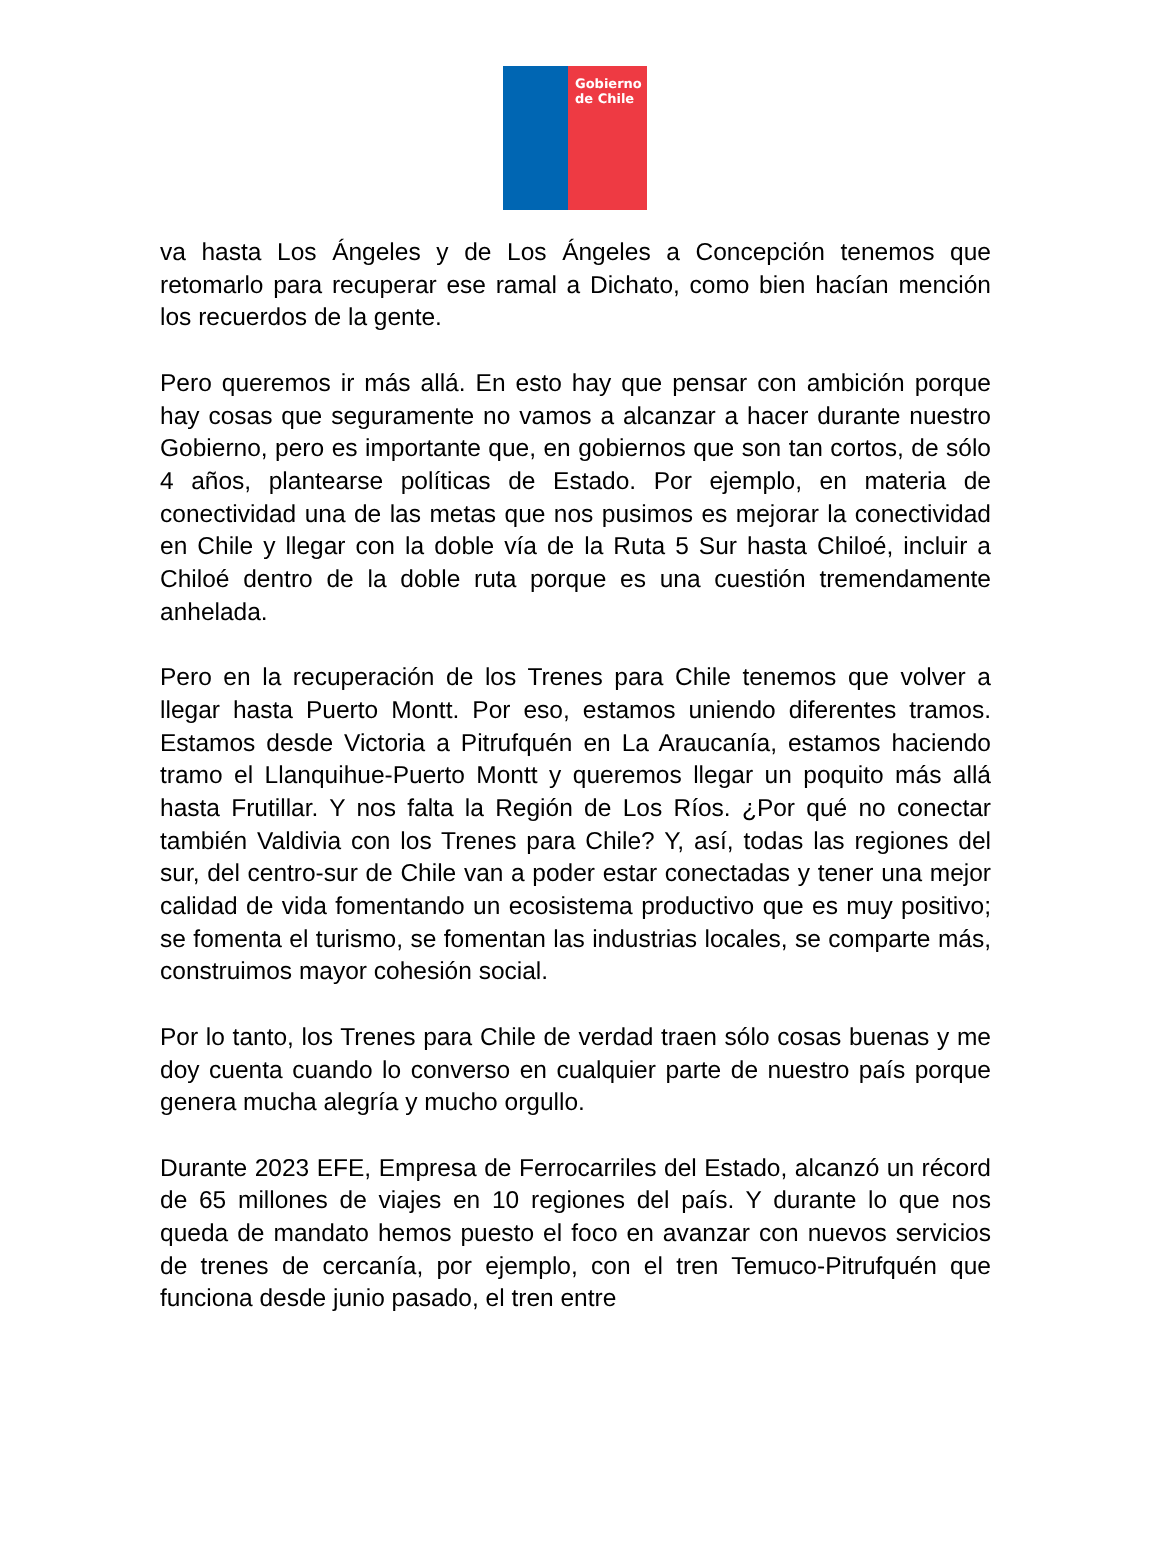Gobierno de Chile
va hasta Los Ángeles y de Los Ángeles a Concepción tenemos que retomarlo para recuperar ese ramal a Dichato, como bien hacían mención los recuerdos de la gente.
Pero queremos ir más allá. En esto hay que pensar con ambición porque hay cosas que seguramente no vamos a alcanzar a hacer durante nuestro Gobierno, pero es importante que, en gobiernos que son tan cortos, de sólo 4 años, plantearse políticas de Estado. Por ejemplo, en materia de conectividad una de las metas que nos pusimos es mejorar la conectividad en Chile y llegar con la doble vía de la Ruta 5 Sur hasta Chiloé, incluir a Chiloé dentro de la doble ruta porque es una cuestión tremendamente anhelada.
Pero en la recuperación de los Trenes para Chile tenemos que volver a llegar hasta Puerto Montt. Por eso, estamos uniendo diferentes tramos. Estamos desde Victoria a Pitrufquén en La Araucanía, estamos haciendo tramo el Llanquihue-Puerto Montt y queremos llegar un poquito más allá hasta Frutillar. Y nos falta la Región de Los Ríos. ¿Por qué no conectar también Valdivia con los Trenes para Chile? Y, así, todas las regiones del sur, del centro-sur de Chile van a poder estar conectadas y tener una mejor calidad de vida fomentando un ecosistema productivo que es muy positivo; se fomenta el turismo, se fomentan las industrias locales, se comparte más, construimos mayor cohesión social.
Por lo tanto, los Trenes para Chile de verdad traen sólo cosas buenas y me doy cuenta cuando lo converso en cualquier parte de nuestro país porque genera mucha alegría y mucho orgullo.
Durante 2023 EFE, Empresa de Ferrocarriles del Estado, alcanzó un récord de 65 millones de viajes en 10 regiones del país. Y durante lo que nos queda de mandato hemos puesto el foco en avanzar con nuevos servicios de trenes de cercanía, por ejemplo, con el tren Temuco-Pitrufquén que funciona desde junio pasado, el tren entre